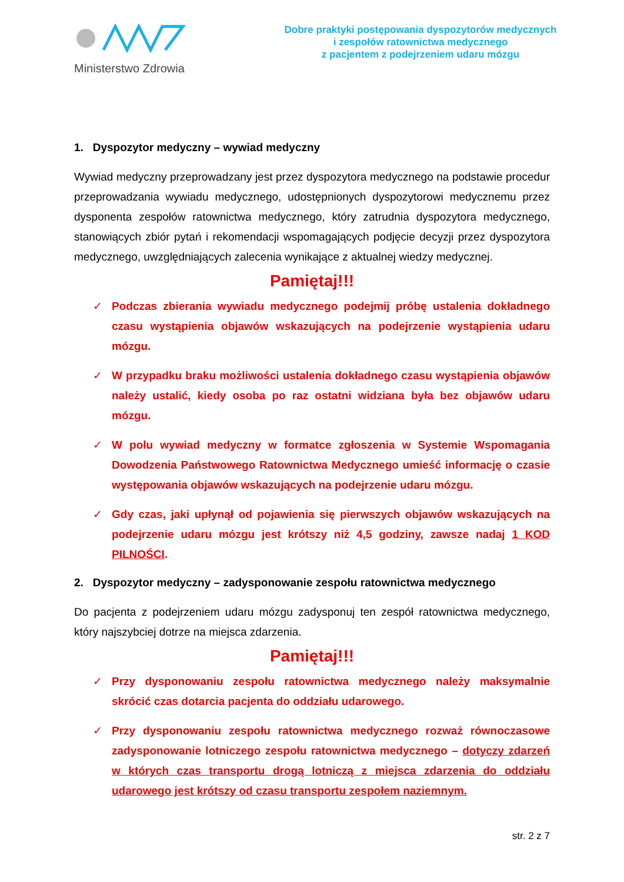Ministerstwo Zdrowia
Dobre praktyki postępowania dyspozytorów medycznych
i zespołów ratownictwa medycznego
z pacjentem z podejrzeniem udaru mózgu
1. Dyspozytor medyczny – wywiad medyczny
Wywiad medyczny przeprowadzany jest przez dyspozytora medycznego na podstawie procedur przeprowadzania wywiadu medycznego, udostępnionych dyspozytorowi medycznemu przez dysponenta zespołów ratownictwa medycznego, który zatrudnia dyspozytora medycznego, stanowiących zbiór pytań i rekomendacji wspomagających podjęcie decyzji przez dyspozytora medycznego, uwzględniających zalecenia wynikające z aktualnej wiedzy medycznej.
Pamiętaj!!!
✓ Podczas zbierania wywiadu medycznego podejmij próbę ustalenia dokładnego czasu wystąpienia objawów wskazujących na podejrzenie wystąpienia udaru mózgu.
✓ W przypadku braku możliwości ustalenia dokładnego czasu wystąpienia objawów należy ustalić, kiedy osoba po raz ostatni widziana była bez objawów udaru mózgu.
✓ W polu wywiad medyczny w formatce zgłoszenia w Systemie Wspomagania Dowodzenia Państwowego Ratownictwa Medycznego umieść informację o czasie występowania objawów wskazujących na podejrzenie udaru mózgu.
✓ Gdy czas, jaki upłynął od pojawienia się pierwszych objawów wskazujących na podejrzenie udaru mózgu jest krótszy niż 4,5 godziny, zawsze nadaj 1 KOD PILNOŚCI.
2. Dyspozytor medyczny – zadysponowanie zespołu ratownictwa medycznego
Do pacjenta z podejrzeniem udaru mózgu zadysponuj ten zespół ratownictwa medycznego, który najszybciej dotrze na miejsca zdarzenia.
Pamiętaj!!!
✓ Przy dysponowaniu zespołu ratownictwa medycznego należy maksymalnie skrócić czas dotarcia pacjenta do oddziału udarowego.
✓ Przy dysponowaniu zespołu ratownictwa medycznego rozważ równoczasowe zadysponowanie lotniczego zespołu ratownictwa medycznego – dotyczy zdarzeń w których czas transportu drogą lotniczą z miejsca zdarzenia do oddziału udarowego jest krótszy od czasu transportu zespołem naziemnym.
str. 2 z 7